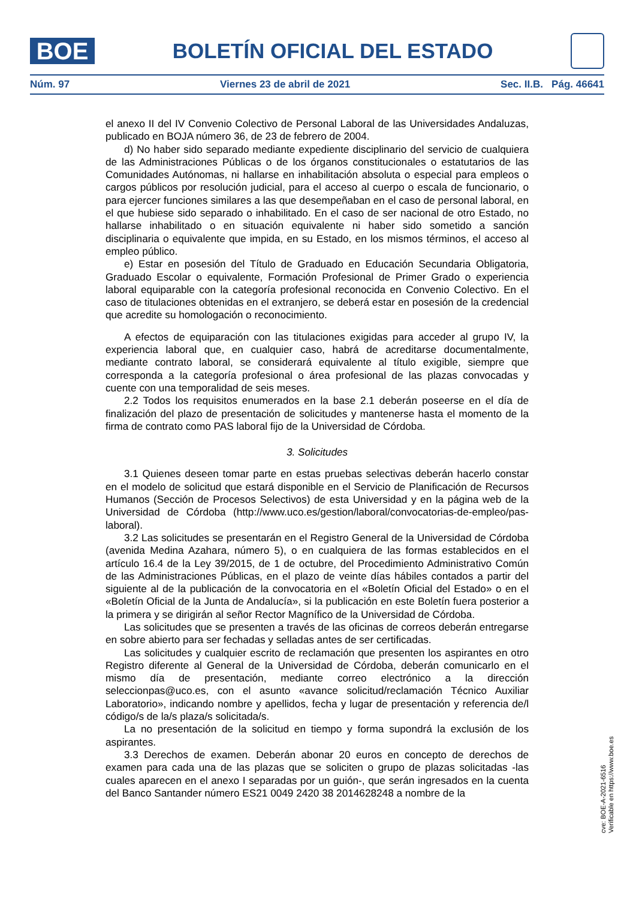BOE
BOLETÍN OFICIAL DEL ESTADO
Núm. 97 Viernes 23 de abril de 2021 Sec. II.B. Pág. 46641
el anexo II del IV Convenio Colectivo de Personal Laboral de las Universidades Andaluzas, publicado en BOJA número 36, de 23 de febrero de 2004.
d) No haber sido separado mediante expediente disciplinario del servicio de cualquiera de las Administraciones Públicas o de los órganos constitucionales o estatutarios de las Comunidades Autónomas, ni hallarse en inhabilitación absoluta o especial para empleos o cargos públicos por resolución judicial, para el acceso al cuerpo o escala de funcionario, o para ejercer funciones similares a las que desempeñaban en el caso de personal laboral, en el que hubiese sido separado o inhabilitado. En el caso de ser nacional de otro Estado, no hallarse inhabilitado o en situación equivalente ni haber sido sometido a sanción disciplinaria o equivalente que impida, en su Estado, en los mismos términos, el acceso al empleo público.
e) Estar en posesión del Título de Graduado en Educación Secundaria Obligatoria, Graduado Escolar o equivalente, Formación Profesional de Primer Grado o experiencia laboral equiparable con la categoría profesional reconocida en Convenio Colectivo. En el caso de titulaciones obtenidas en el extranjero, se deberá estar en posesión de la credencial que acredite su homologación o reconocimiento.
A efectos de equiparación con las titulaciones exigidas para acceder al grupo IV, la experiencia laboral que, en cualquier caso, habrá de acreditarse documentalmente, mediante contrato laboral, se considerará equivalente al título exigible, siempre que corresponda a la categoría profesional o área profesional de las plazas convocadas y cuente con una temporalidad de seis meses.
2.2 Todos los requisitos enumerados en la base 2.1 deberán poseerse en el día de finalización del plazo de presentación de solicitudes y mantenerse hasta el momento de la firma de contrato como PAS laboral fijo de la Universidad de Córdoba.
3. Solicitudes
3.1 Quienes deseen tomar parte en estas pruebas selectivas deberán hacerlo constar en el modelo de solicitud que estará disponible en el Servicio de Planificación de Recursos Humanos (Sección de Procesos Selectivos) de esta Universidad y en la página web de la Universidad de Córdoba (http://www.uco.es/gestion/laboral/convocatorias-de-empleo/pas-laboral).
3.2 Las solicitudes se presentarán en el Registro General de la Universidad de Córdoba (avenida Medina Azahara, número 5), o en cualquiera de las formas establecidos en el artículo 16.4 de la Ley 39/2015, de 1 de octubre, del Procedimiento Administrativo Común de las Administraciones Públicas, en el plazo de veinte días hábiles contados a partir del siguiente al de la publicación de la convocatoria en el «Boletín Oficial del Estado» o en el «Boletín Oficial de la Junta de Andalucía», si la publicación en este Boletín fuera posterior a la primera y se dirigirán al señor Rector Magnífico de la Universidad de Córdoba.
Las solicitudes que se presenten a través de las oficinas de correos deberán entregarse en sobre abierto para ser fechadas y selladas antes de ser certificadas.
Las solicitudes y cualquier escrito de reclamación que presenten los aspirantes en otro Registro diferente al General de la Universidad de Córdoba, deberán comunicarlo en el mismo día de presentación, mediante correo electrónico a la dirección seleccionpas@uco.es, con el asunto «avance solicitud/reclamación Técnico Auxiliar Laboratorio», indicando nombre y apellidos, fecha y lugar de presentación y referencia de/l código/s de la/s plaza/s solicitada/s.
La no presentación de la solicitud en tiempo y forma supondrá la exclusión de los aspirantes.
3.3 Derechos de examen. Deberán abonar 20 euros en concepto de derechos de examen para cada una de las plazas que se soliciten o grupo de plazas solicitadas -las cuales aparecen en el anexo I separadas por un guión-, que serán ingresados en la cuenta del Banco Santander número ES21 0049 2420 38 2014628248 a nombre de la
cve: BOE-A-2021-6516
Verificable en https://www.boe.es